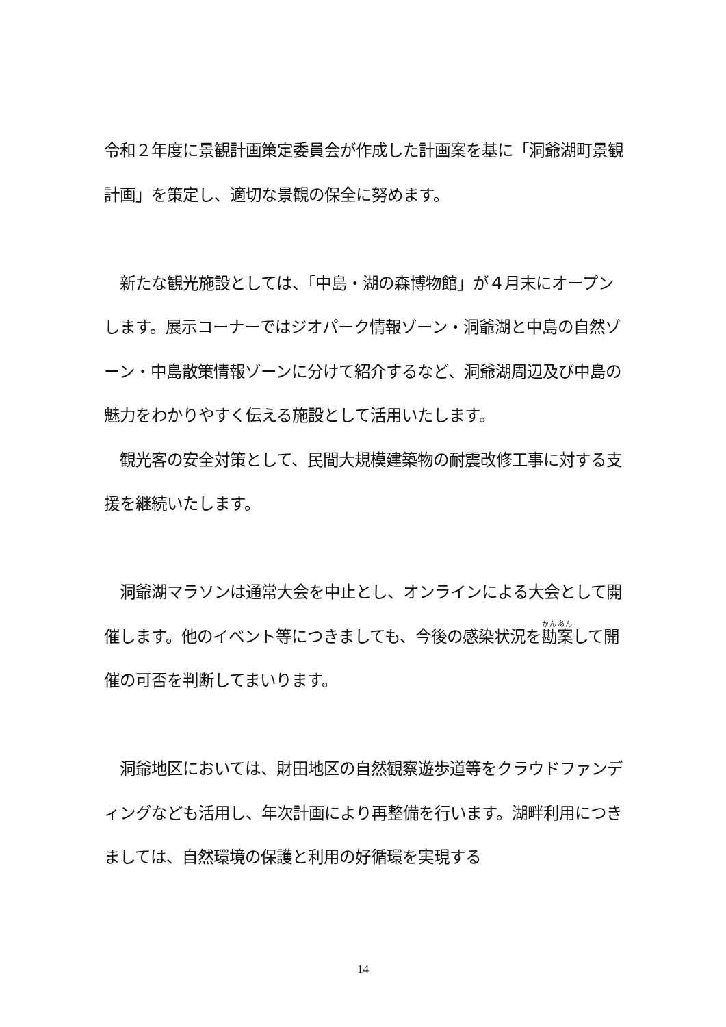令和２年度に景観計画策定委員会が作成した計画案を基に「洞爺湖町景観計画」を策定し、適切な景観の保全に努めます。
　新たな観光施設としては、「中島・湖の森博物館」が４月末にオープンします。展示コーナーではジオパーク情報ゾーン・洞爺湖と中島の自然ゾーン・中島散策情報ゾーンに分けて紹介するなど、洞爺湖周辺及び中島の魅力をわかりやすく伝える施設として活用いたします。
　観光客の安全対策として、民間大規模建築物の耐震改修工事に対する支援を継続いたします。
　洞爺湖マラソンは通常大会を中止とし、オンラインによる大会として開催します。他のイベント等につきましても、今後の感染状況を勘案して開催の可否を判断してまいります。
　洞爺地区においては、財田地区の自然観察遊歩道等をクラウドファンディングなども活用し、年次計画により再整備を行います。湖畔利用につきましては、自然環境の保護と利用の好循環を実現する
14